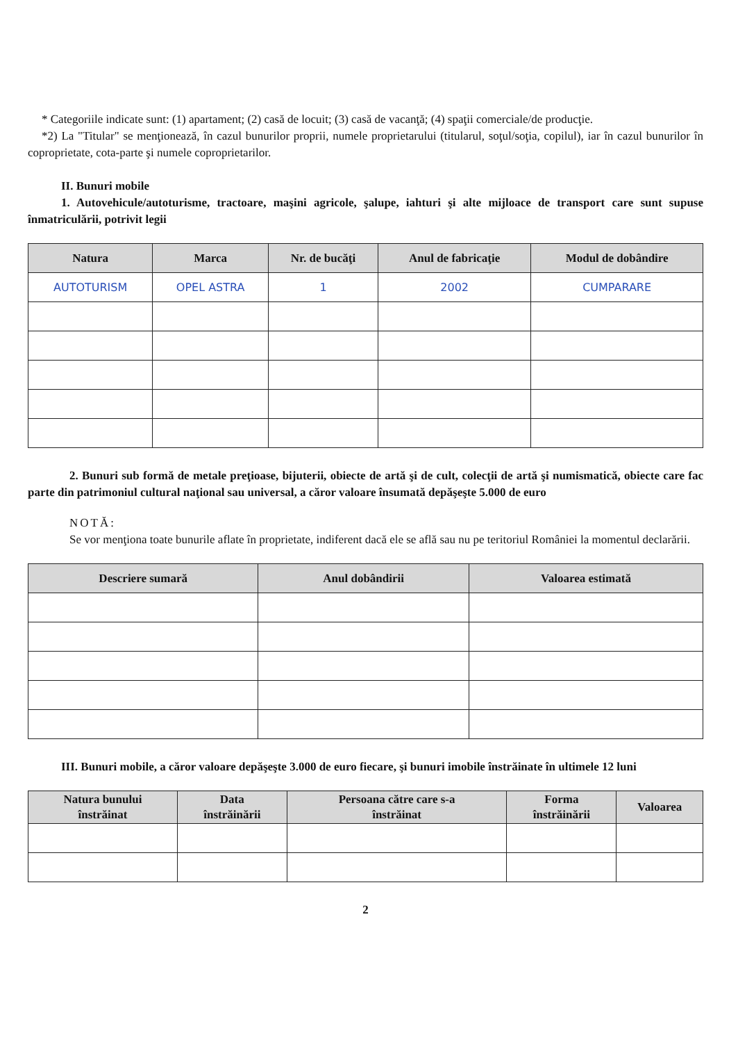* Categoriile indicate sunt: (1) apartament; (2) casă de locuit; (3) casă de vacanţă; (4) spaţii comerciale/de producţie.
*2) La "Titular" se menţionează, în cazul bunurilor proprii, numele proprietarului (titularul, soţul/soţia, copilul), iar în cazul bunurilor în coproprietate, cota-parte şi numele coproprietarilor.
II. Bunuri mobile
1. Autovehicule/autoturisme, tractoare, maşini agricole, şalupe, iahturi şi alte mijloace de transport care sunt supuse înmatriculării, potrivit legii
| Natura | Marca | Nr. de bucăţi | Anul de fabricaţie | Modul de dobândire |
| --- | --- | --- | --- | --- |
| AUTOTURISM | OPEL ASTRA | 1 | 2002 | CUMPARARE |
2. Bunuri sub formă de metale preţioase, bijuterii, obiecte de artă şi de cult, colecţii de artă şi numismatică, obiecte care fac parte din patrimoniul cultural naţional sau universal, a căror valoare însumată depăşeşte 5.000 de euro
NOTĂ:
Se vor menţiona toate bunurile aflate în proprietate, indiferent dacă ele se află sau nu pe teritoriul României la momentul declarării.
| Descriere sumară | Anul dobândirii | Valoarea estimată |
| --- | --- | --- |
III. Bunuri mobile, a căror valoare depăşeşte 3.000 de euro fiecare, şi bunuri imobile înstrăinate în ultimele 12 luni
| Natura bunului înstrăinat | Data înstrăinării | Persoana către care s-a înstrăinat | Forma înstrăinării | Valoarea |
| --- | --- | --- | --- | --- |
2